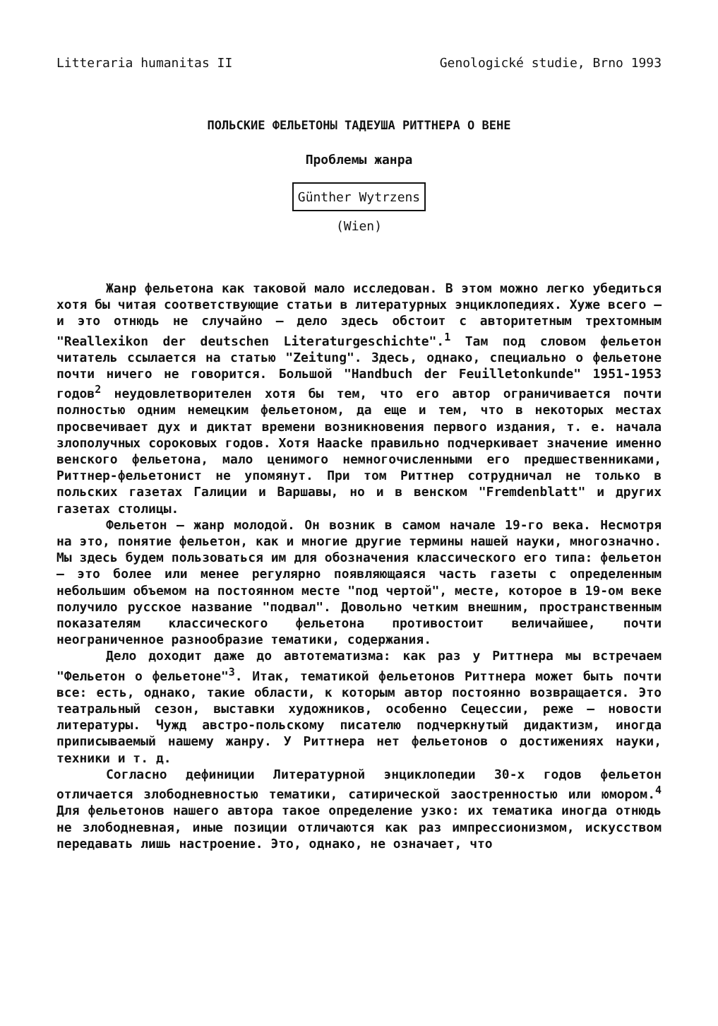Litteraria humanitas II Genologické studie, Brno 1993
ПОЛЬСКИЕ ФЕЛЬЕТОНЫ ТАДЕУША РИТТНЕРА О ВЕНЕ
Проблемы жанра
Günther Wytrzens
(Wien)
Жанр фельетона как таковой мало исследован. В этом можно легко убедиться хотя бы читая соответствующие статьи в литературных энциклопедиях. Хуже всего – и это отнюдь не случайно – дело здесь обстоит с авторитетным трехтомным "Reallexikon der deutschen Literaturgeschichte".<sup>1</sup> Там под словом фельетон читатель ссылается на статью "Zeitung". Здесь, однако, специально о фельетоне почти ничего не говорится. Большой "Handbuch der Feuilletonkunde" 1951-1953 годов<sup>2</sup> неудовлетворителен хотя бы тем, что его автор ограничивается почти полностью одним немецким фельетоном, да еще и тем, что в некоторых местах просвечивает дух и диктат времени возникновения первого издания, т. е. начала злополучных сороковых годов. Хотя Haacke правильно подчеркивает значение именно венского фельетона, мало ценимого немногочисленными его предшественниками, Риттнер-фельетонист не упомянут. При том Риттнер сотрудничал не только в польских газетах Галиции и Варшавы, но и в венском "Fremdenblatt" и других газетах столицы.
Фельетон – жанр молодой. Он возник в самом начале 19-го века. Несмотря на это, понятие фельетон, как и многие другие термины нашей науки, многозначно. Мы здесь будем пользоваться им для обозначения классического его типа: фельетон – это более или менее регулярно появляющаяся часть газеты с определенным небольшим объемом на постоянном месте "под чертой", месте, которое в 19-ом веке получило русское название "подвал". Довольно четким внешним, пространственным показателям классического фельетона противостоит величайшее, почти неограниченное разнообразие тематики, содержания.
Дело доходит даже до автотематизма: как раз у Риттнера мы встречаем "Фельетон о фельетоне"<sup>3</sup>. Итак, тематикой фельетонов Риттнера может быть почти все: есть, однако, такие области, к которым автор постоянно возвращается. Это театральный сезон, выставки художников, особенно Сецессии, реже – новости литературы. Чужд австро-польскому писателю подчеркнутый дидактизм, иногда приписываемый нашему жанру. У Риттнера нет фельетонов о достижениях науки, техники и т. д.
Согласно дефиниции Литературной энциклопедии 30-х годов фельетон отличается злободневностью тематики, сатирической заостренностью или юмором.<sup>4</sup> Для фельетонов нашего автора такое определение узко: их тематика иногда отнюдь не злободневная, иные позиции отличаются как раз импрессионизмом, искусством передавать лишь настроение. Это, однако, не означает, что